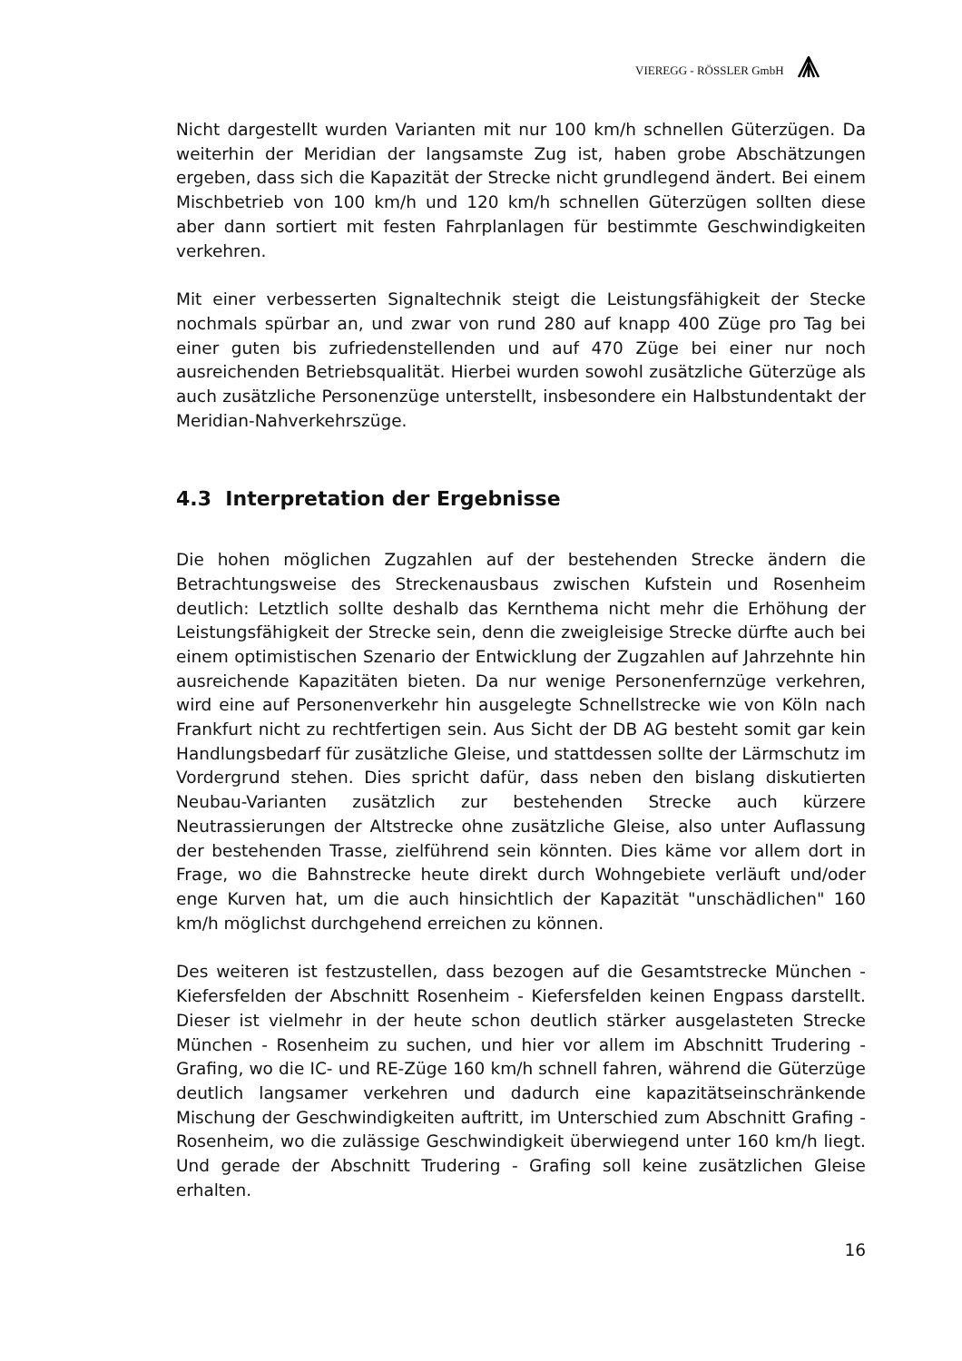VIEREGG - RÖSSLER GmbH
Nicht dargestellt wurden Varianten mit nur 100 km/h schnellen Güterzügen. Da weiterhin der Meridian der langsamste Zug ist, haben grobe Abschätzungen ergeben, dass sich die Kapazität der Strecke nicht grundlegend ändert. Bei einem Mischbetrieb von 100 km/h und 120 km/h schnellen Güterzügen sollten diese aber dann sortiert mit festen Fahrplanlagen für bestimmte Geschwindigkeiten verkehren.
Mit einer verbesserten Signaltechnik steigt die Leistungsfähigkeit der Stecke nochmals spürbar an, und zwar von rund 280 auf knapp 400 Züge pro Tag bei einer guten bis zufriedenstellenden und auf 470 Züge bei einer nur noch ausreichenden Betriebsqualität. Hierbei wurden sowohl zusätzliche Güterzüge als auch zusätzliche Personenzüge unterstellt, insbesondere ein Halbstundentakt der Meridian-Nahverkehrszüge.
4.3 Interpretation der Ergebnisse
Die hohen möglichen Zugzahlen auf der bestehenden Strecke ändern die Betrachtungsweise des Streckenausbaus zwischen Kufstein und Rosenheim deutlich: Letztlich sollte deshalb das Kernthema nicht mehr die Erhöhung der Leistungsfähigkeit der Strecke sein, denn die zweigleisige Strecke dürfte auch bei einem optimistischen Szenario der Entwicklung der Zugzahlen auf Jahrzehnte hin ausreichende Kapazitäten bieten. Da nur wenige Personenfernzüge verkehren, wird eine auf Personenverkehr hin ausgelegte Schnellstrecke wie von Köln nach Frankfurt nicht zu rechtfertigen sein. Aus Sicht der DB AG besteht somit gar kein Handlungsbedarf für zusätzliche Gleise, und stattdessen sollte der Lärmschutz im Vordergrund stehen. Dies spricht dafür, dass neben den bislang diskutierten Neubau-Varianten zusätzlich zur bestehenden Strecke auch kürzere Neutrassierungen der Altstrecke ohne zusätzliche Gleise, also unter Auflassung der bestehenden Trasse, zielführend sein könnten. Dies käme vor allem dort in Frage, wo die Bahnstrecke heute direkt durch Wohngebiete verläuft und/oder enge Kurven hat, um die auch hinsichtlich der Kapazität "unschädlichen" 160 km/h möglichst durchgehend erreichen zu können.
Des weiteren ist festzustellen, dass bezogen auf die Gesamtstrecke München - Kiefersfelden der Abschnitt Rosenheim - Kiefersfelden keinen Engpass darstellt. Dieser ist vielmehr in der heute schon deutlich stärker ausgelasteten Strecke München - Rosenheim zu suchen, und hier vor allem im Abschnitt Trudering - Grafing, wo die IC- und RE-Züge 160 km/h schnell fahren, während die Güterzüge deutlich langsamer verkehren und dadurch eine kapazitätseinschränkende Mischung der Geschwindigkeiten auftritt, im Unterschied zum Abschnitt Grafing - Rosenheim, wo die zulässige Geschwindigkeit überwiegend unter 160 km/h liegt. Und gerade der Abschnitt Trudering - Grafing soll keine zusätzlichen Gleise erhalten.
16